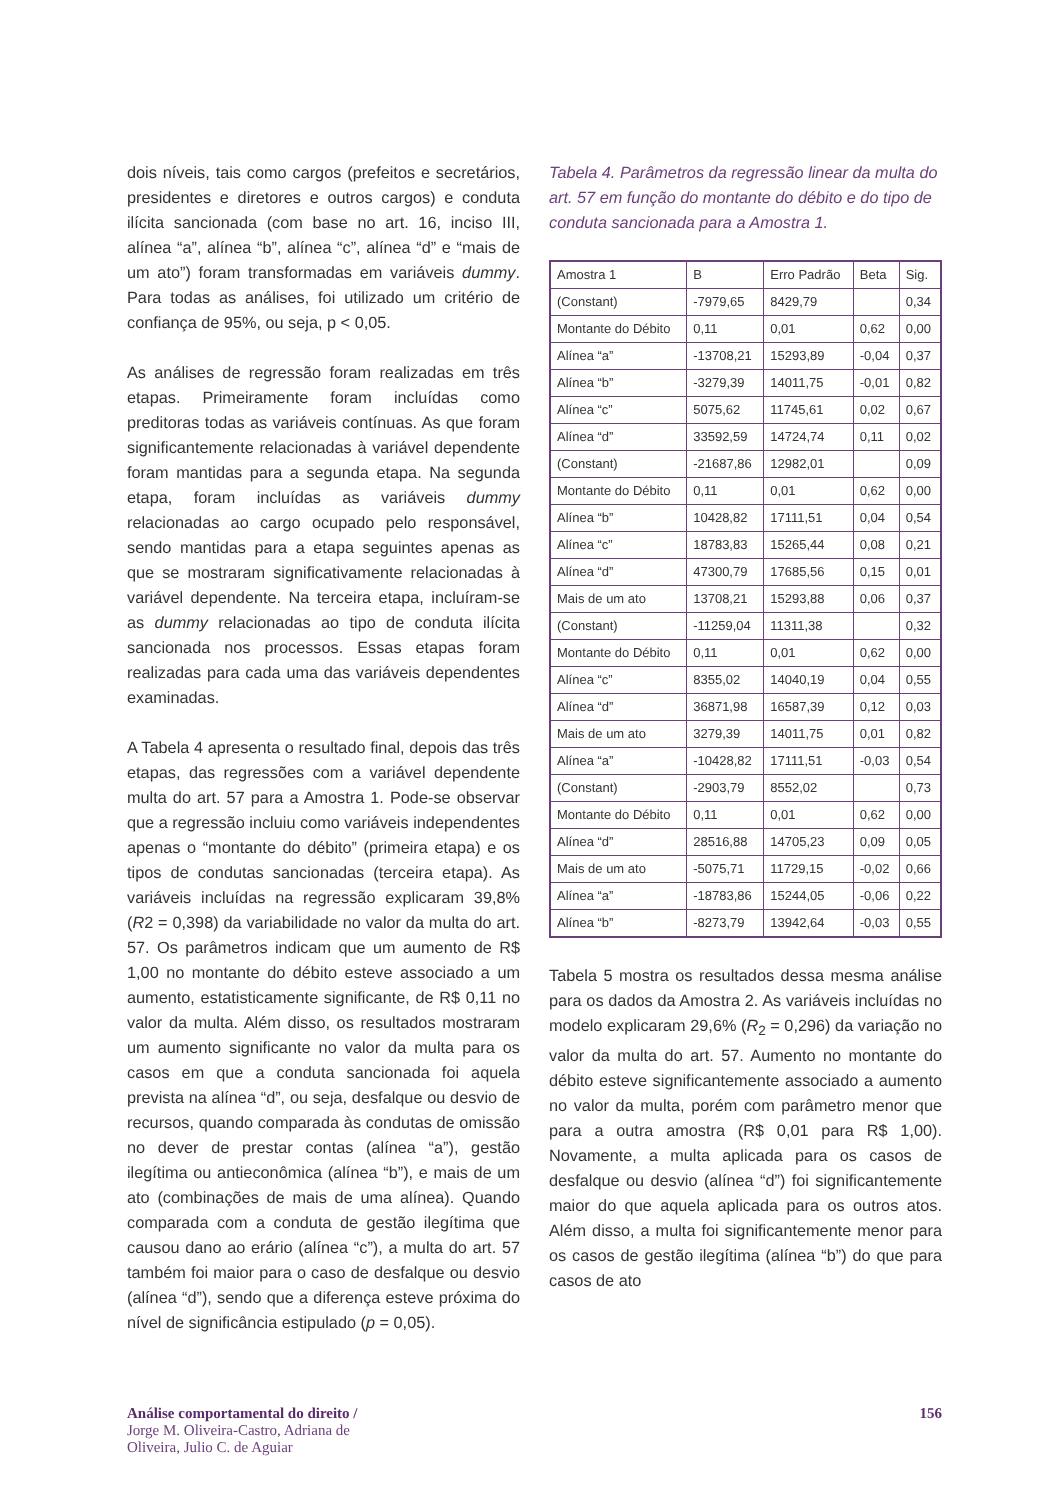dois níveis, tais como cargos (prefeitos e secretários, presidentes e diretores e outros cargos) e conduta ilícita sancionada (com base no art. 16, inciso III, alínea “a”, alínea “b”, alínea “c”, alínea “d” e “mais de um ato”) foram transformadas em variáveis dummy. Para todas as análises, foi utilizado um critério de confiança de 95%, ou seja, p < 0,05.
As análises de regressão foram realizadas em três etapas. Primeiramente foram incluídas como preditoras todas as variáveis contínuas. As que foram significantemente relacionadas à variável dependente foram mantidas para a segunda etapa. Na segunda etapa, foram incluídas as variáveis dummy relacionadas ao cargo ocupado pelo responsável, sendo mantidas para a etapa seguintes apenas as que se mostraram significativamente relacionadas à variável dependente. Na terceira etapa, incluíram-se as dummy relacionadas ao tipo de conduta ilícita sancionada nos processos. Essas etapas foram realizadas para cada uma das variáveis dependentes examinadas.
A Tabela 4 apresenta o resultado final, depois das três etapas, das regressões com a variável dependente multa do art. 57 para a Amostra 1. Pode-se observar que a regressão incluiu como variáveis independentes apenas o “montante do débito” (primeira etapa) e os tipos de condutas sancionadas (terceira etapa). As variáveis incluídas na regressão explicaram 39,8% (R2 = 0,398) da variabilidade no valor da multa do art. 57. Os parâmetros indicam que um aumento de R$ 1,00 no montante do débito esteve associado a um aumento, estatisticamente significante, de R$ 0,11 no valor da multa. Além disso, os resultados mostraram um aumento significante no valor da multa para os casos em que a conduta sancionada foi aquela prevista na alínea “d”, ou seja, desfalque ou desvio de recursos, quando comparada às condutas de omissão no dever de prestar contas (alínea “a”), gestão ilegítima ou antieconômica (alínea “b”), e mais de um ato (combinações de mais de uma alínea). Quando comparada com a conduta de gestão ilegítima que causou dano ao erário (alínea “c”), a multa do art. 57 também foi maior para o caso de desfalque ou desvio (alínea “d”), sendo que a diferença esteve próxima do nível de significância estipulado (p = 0,05).
Tabela 4. Parâmetros da regressão linear da multa do art. 57 em função do montante do débito e do tipo de conduta sancionada para a Amostra 1.
| Amostra 1 | B | Erro Padrão | Beta | Sig. |
| (Constant) | -7979,65 | 8429,79 | | 0,34 |
| Montante do Débito | 0,11 | 0,01 | 0,62 | 0,00 |
| Alínea “a” | -13708,21 | 15293,89 | -0,04 | 0,37 |
| Alínea “b” | -3279,39 | 14011,75 | -0,01 | 0,82 |
| Alínea “c” | 5075,62 | 11745,61 | 0,02 | 0,67 |
| Alínea “d” | 33592,59 | 14724,74 | 0,11 | 0,02 |
| (Constant) | -21687,86 | 12982,01 | | 0,09 |
| Montante do Débito | 0,11 | 0,01 | 0,62 | 0,00 |
| Alínea “b” | 10428,82 | 17111,51 | 0,04 | 0,54 |
| Alínea “c” | 18783,83 | 15265,44 | 0,08 | 0,21 |
| Alínea “d” | 47300,79 | 17685,56 | 0,15 | 0,01 |
| Mais de um ato | 13708,21 | 15293,88 | 0,06 | 0,37 |
| (Constant) | -11259,04 | 11311,38 | | 0,32 |
| Montante do Débito | 0,11 | 0,01 | 0,62 | 0,00 |
| Alínea “c” | 8355,02 | 14040,19 | 0,04 | 0,55 |
| Alínea “d” | 36871,98 | 16587,39 | 0,12 | 0,03 |
| Mais de um ato | 3279,39 | 14011,75 | 0,01 | 0,82 |
| Alínea “a” | -10428,82 | 17111,51 | -0,03 | 0,54 |
| (Constant) | -2903,79 | 8552,02 | | 0,73 |
| Montante do Débito | 0,11 | 0,01 | 0,62 | 0,00 |
| Alínea “d” | 28516,88 | 14705,23 | 0,09 | 0,05 |
| Mais de um ato | -5075,71 | 11729,15 | -0,02 | 0,66 |
| Alínea “a” | -18783,86 | 15244,05 | -0,06 | 0,22 |
| Alínea “b” | -8273,79 | 13942,64 | -0,03 | 0,55 |
Tabela 5 mostra os resultados dessa mesma análise para os dados da Amostra 2. As variáveis incluídas no modelo explicaram 29,6% (R<sub>2</sub> = 0,296) da variação no valor da multa do art. 57. Aumento no montante do débito esteve significantemente associado a aumento no valor da multa, porém com parâmetro menor que para a outra amostra (R$ 0,01 para R$ 1,00). Novamente, a multa aplicada para os casos de desfalque ou desvio (alínea “d”) foi significantemente maior do que aquela aplicada para os outros atos. Além disso, a multa foi significantemente menor para os casos de gestão ilegítima (alínea “b”) do que para casos de ato
Análise comportamental do direito /
Jorge M. Oliveira-Castro, Adriana de
Oliveira, Julio C. de Aguiar
156